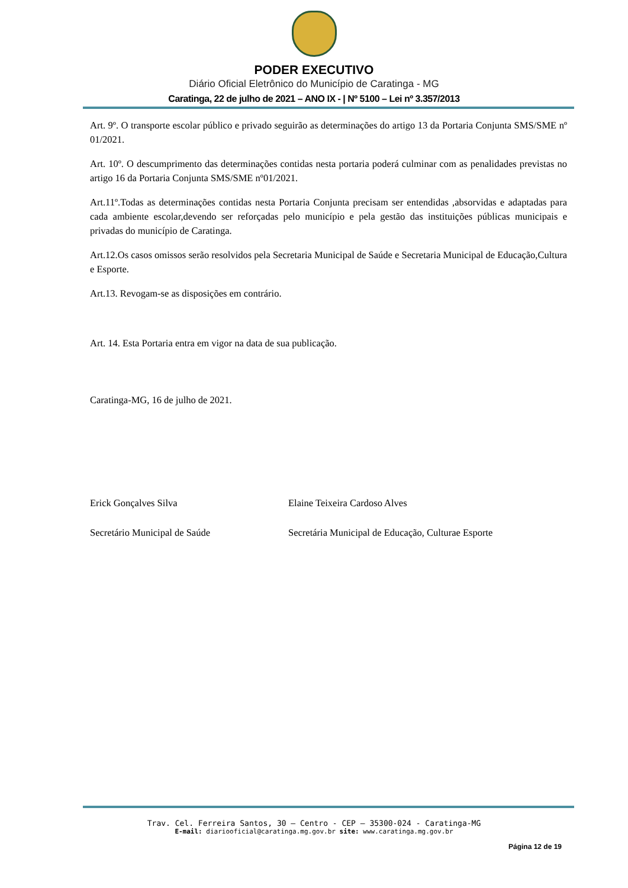PODER EXECUTIVO
Diário Oficial Eletrônico do Município de Caratinga - MG
Caratinga, 22 de julho de 2021 – ANO IX - | Nº 5100 – Lei nº 3.357/2013
Art. 9º. O transporte escolar público e privado seguirão as determinações do artigo 13 da Portaria Conjunta SMS/SME nº 01/2021.
Art. 10º. O descumprimento das determinações contidas nesta portaria poderá culminar com as penalidades previstas no artigo 16 da Portaria Conjunta SMS/SME nº01/2021.
Art.11º.Todas as determinações contidas nesta Portaria Conjunta precisam ser entendidas ,absorvidas e adaptadas para cada ambiente escolar,devendo ser reforçadas pelo município e pela gestão das instituições públicas municipais e privadas do município de Caratinga.
Art.12.Os casos omissos serão resolvidos pela Secretaria Municipal de Saúde e Secretaria Municipal de Educação,Cultura e Esporte.
Art.13. Revogam-se as disposições em contrário.
Art. 14. Esta Portaria entra em vigor na data de sua publicação.
Caratinga-MG, 16 de julho de 2021.
Erick Gonçalves Silva Elaine Teixeira Cardoso Alves
Secretário Municipal de Saúde Secretária Municipal de Educação, Culturae Esporte
Trav. Cel. Ferreira Santos, 30 – Centro - CEP – 35300-024 - Caratinga-MG
E-mail: diariooficial@caratinga.mg.gov.br site: www.caratinga.mg.gov.br
Página 12 de 19